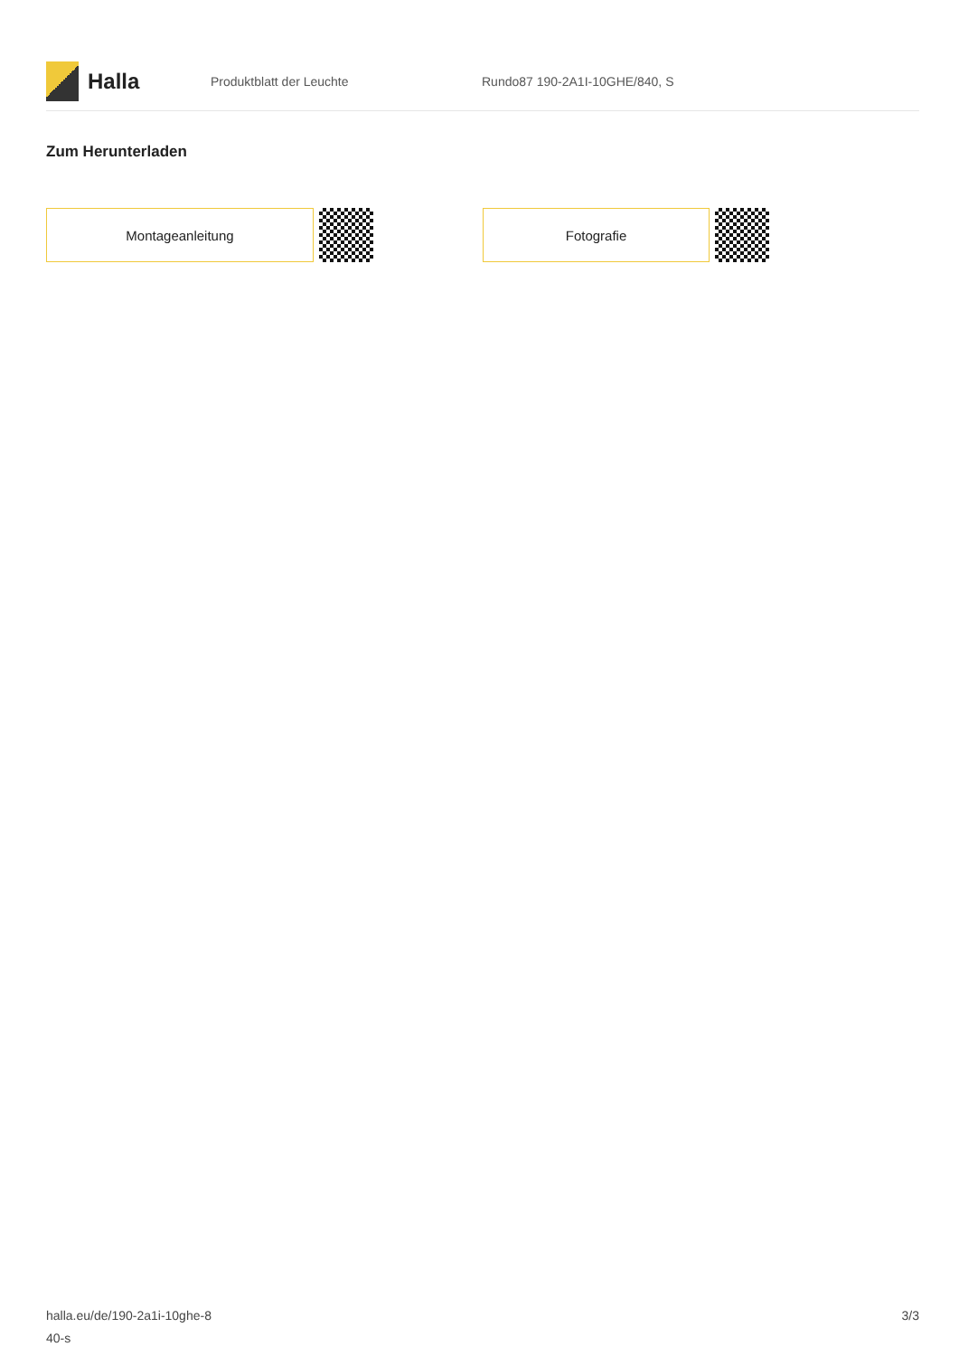Halla
Produktblatt der Leuchte Rundo87 190-2A1I-10GHE/840, S
Zum Herunterladen
Montageanleitung Fotografie
halla.eu/de/190-2a1i-10ghe-8
40-s
3/3